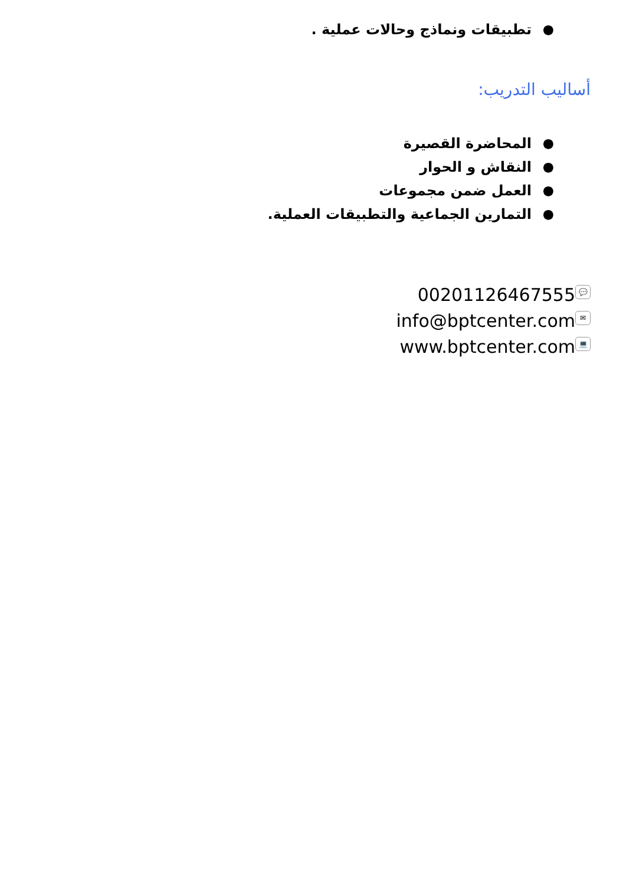● تطبيقات ونماذج وحالات عملية .
أساليب التدريب:
● المحاضرة القصيرة
● النقاش و الحوار
● العمل ضمن مجموعات
● التمارين الجماعية والتطبيقات العملية.
00201126467555 💬
info@bptcenter.com ✉
www.bptcenter.com 💻